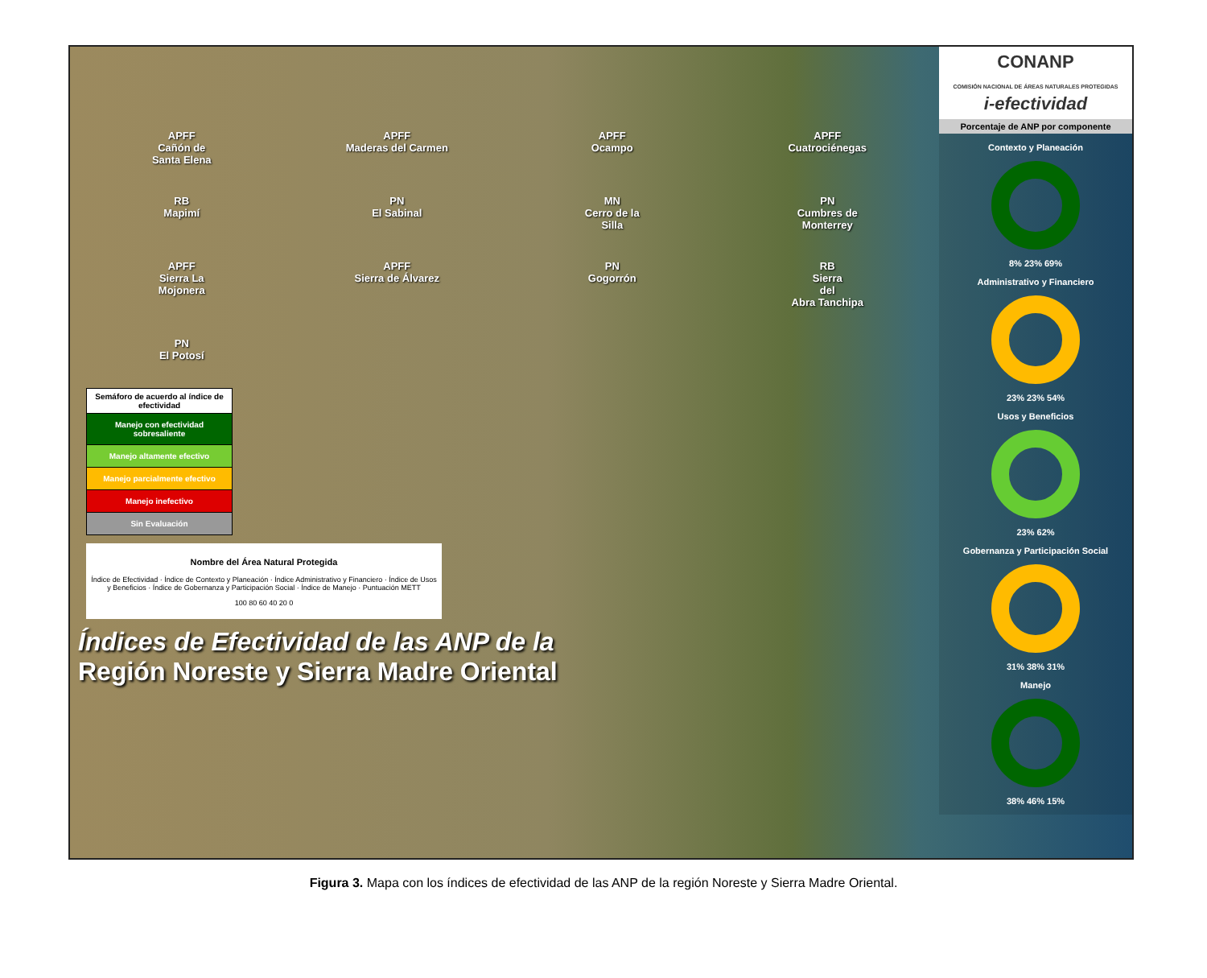APFF
Cañón de
Santa Elena
APFF
Maderas del Carmen
APFF
Ocampo
APFF
Cuatrociénegas
RB
Mapimí
PN
El Sabinal
MN
Cerro de la
Silla
PN
Cumbres de
Monterrey
APFF
Sierra La
Mojonera
APFF
Sierra de Álvarez
PN
Gogorrón
RB
Sierra
del
Abra Tanchipa
PN
El Potosí
Semáforo de acuerdo al índice de efectividad
Manejo con efectividad sobresaliente
Manejo altamente efectivo
Manejo parcialmente efectivo
Manejo inefectivo
Sin Evaluación
Nombre del Área Natural Protegida
Índice de Efectividad · Índice de Contexto y Planeación · Índice Administrativo y Financiero · Índice de Usos y Beneficios · Índice de Gobernanza y Participación Social · Índice de Manejo · Puntuación METT
100 80 60 40 20 0
Índices de Efectividad de las ANP de la
Región Noreste y Sierra Madre Oriental
CONANP
COMISIÓN NACIONAL DE ÁREAS NATURALES PROTEGIDAS
i-efectividad
Porcentaje de ANP por componente
Contexto y Planeación
8% 23% 69%
Administrativo y Financiero
23% 23% 54%
Usos y Beneficios
23% 62%
Gobernanza y Participación Social
31% 38% 31%
Manejo
38% 46% 15%
Figura 3. Mapa con los índices de efectividad de las ANP de la región Noreste y Sierra Madre Oriental.